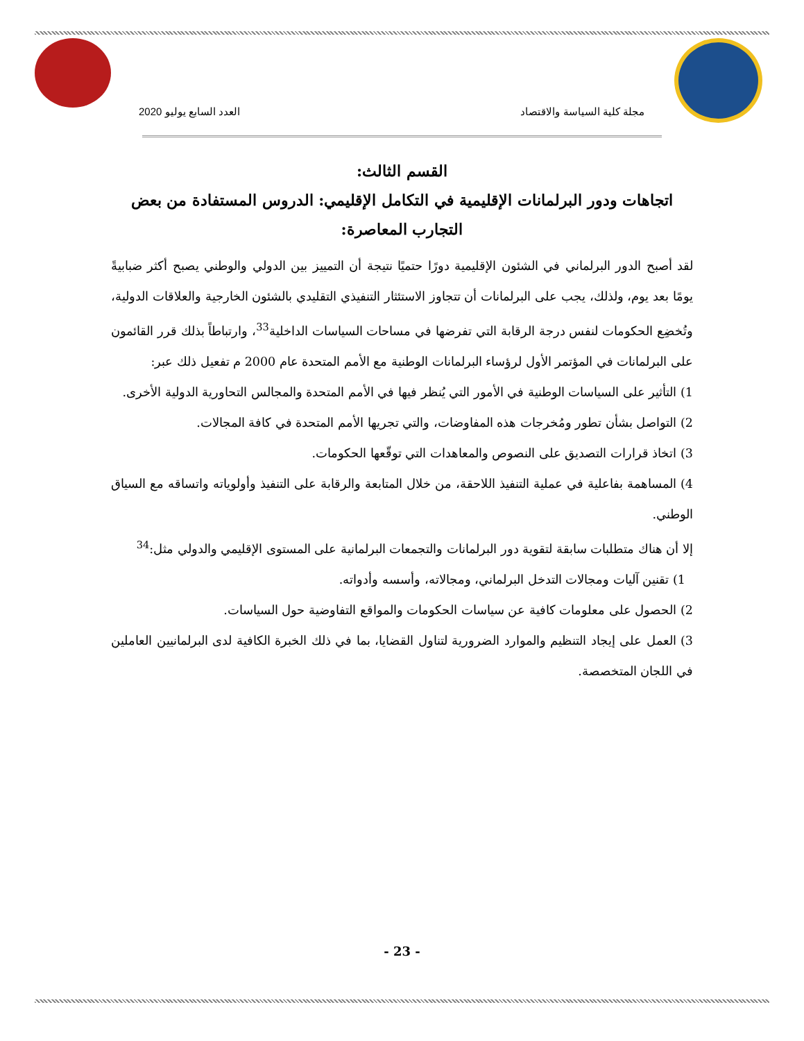مجلة كلية السياسة والاقتصاد العدد السابع يوليو 2020
القسم الثالث:
اتجاهات ودور البرلمانات الإقليمية في التكامل الإقليمي: الدروس المستفادة من بعض التجارب المعاصرة:
لقد أصبح الدور البرلماني في الشئون الإقليمية دورًا حتميًا نتيجة أن التمييز بين الدولي والوطني يصبح أكثر ضبابيةً يومًا بعد يوم، ولذلك، يجب على البرلمانات أن تتجاوز الاستئثار التنفيذي التقليدي بالشئون الخارجية والعلاقات الدولية، وتُخضِع الحكومات لنفس درجة الرقابة التي تفرضها في مساحات السياسات الداخلية<sup>33</sup>، وارتباطاً بذلك قرر القائمون على البرلمانات في المؤتمر الأول لرؤساء البرلمانات الوطنية مع الأمم المتحدة عام 2000 م تفعيل ذلك عبر:
1) التأثير على السياسات الوطنية في الأمور التي يُنظر فيها في الأمم المتحدة والمجالس التحاورية الدولية الأخرى.
2) التواصل بشأن تطور ومُخرجات هذه المفاوضات، والتي تجريها الأمم المتحدة في كافة المجالات.
3) اتخاذ قرارات التصديق على النصوص والمعاهدات التي توقّعها الحكومات.
4) المساهمة بفاعلية في عملية التنفيذ اللاحقة، من خلال المتابعة والرقابة على التنفيذ وأولوياته واتساقه مع السياق الوطني.
إلا أن هناك متطلبات سابقة لتقوية دور البرلمانات والتجمعات البرلمانية على المستوى الإقليمي والدولي مثل:<sup>34</sup>
1) تقنين آليات ومجالات التدخل البرلماني، ومجالاته، وأسسه وأدواته.
2) الحصول على معلومات كافية عن سياسات الحكومات والمواقع التفاوضية حول السياسات.
3) العمل على إيجاد التنظيم والموارد الضرورية لتناول القضايا، بما في ذلك الخبرة الكافية لدى البرلمانيين العاملين في اللجان المتخصصة.
- 23 -